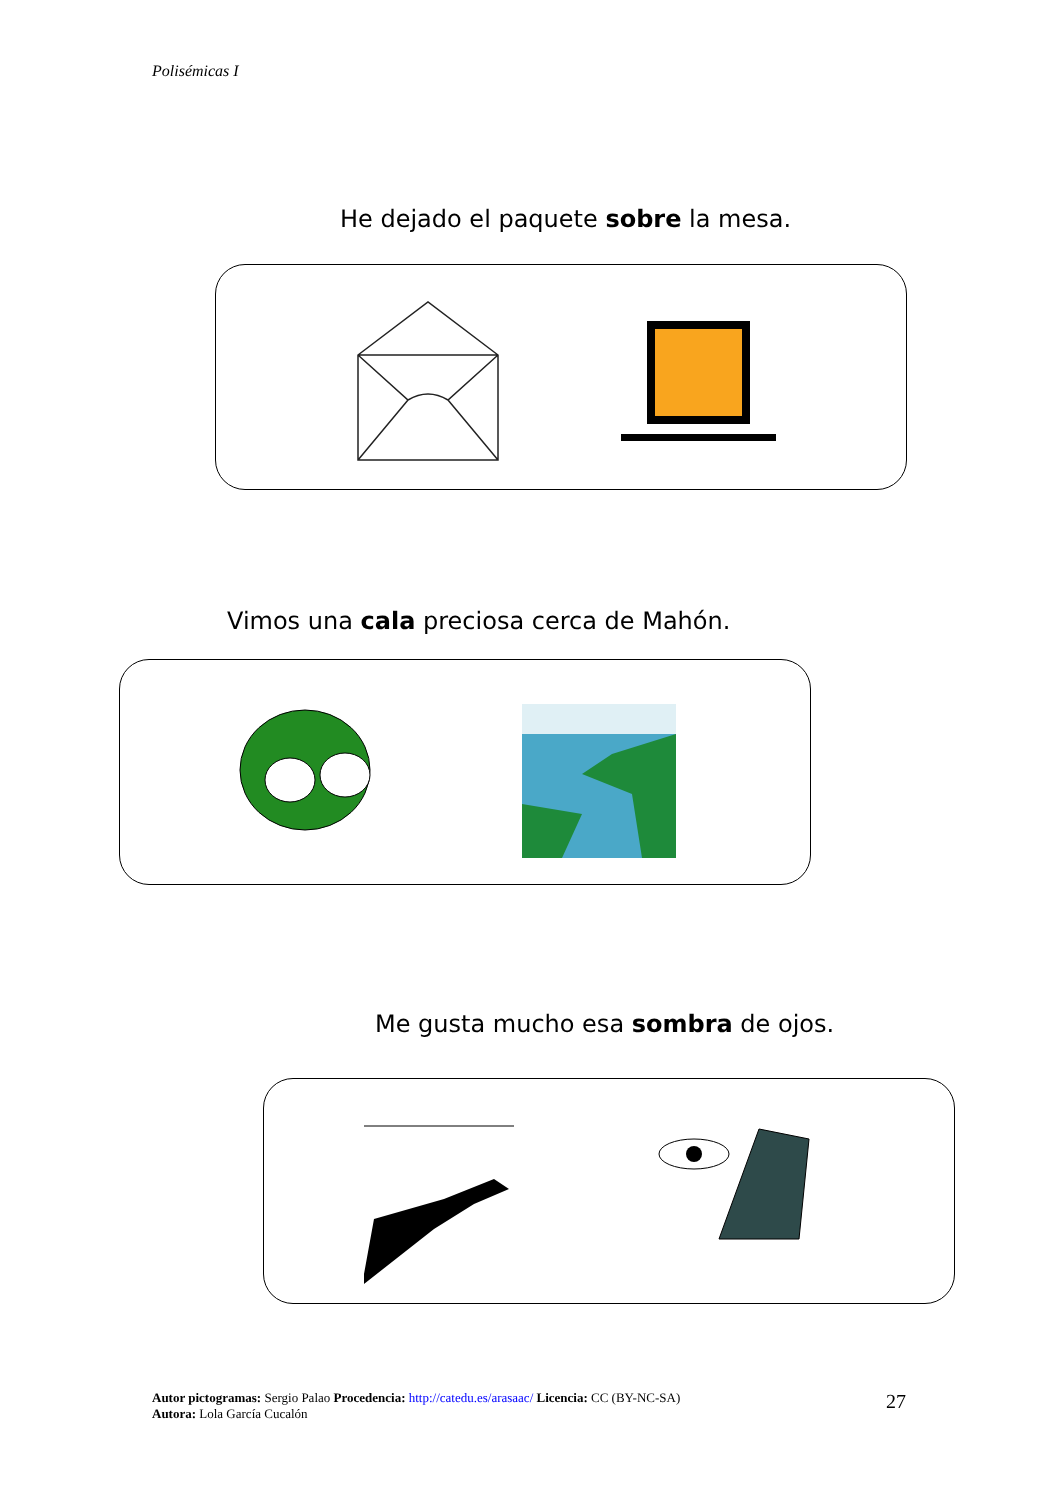Polisémicas I
He dejado el paquete sobre la mesa.
Vimos una cala preciosa cerca de Mahón.
Me gusta mucho esa sombra de ojos.
Autor pictogramas: Sergio Palao Procedencia: http://catedu.es/arasaac/ Licencia: CC (BY-NC-SA)
Autora: Lola García Cucalón
27